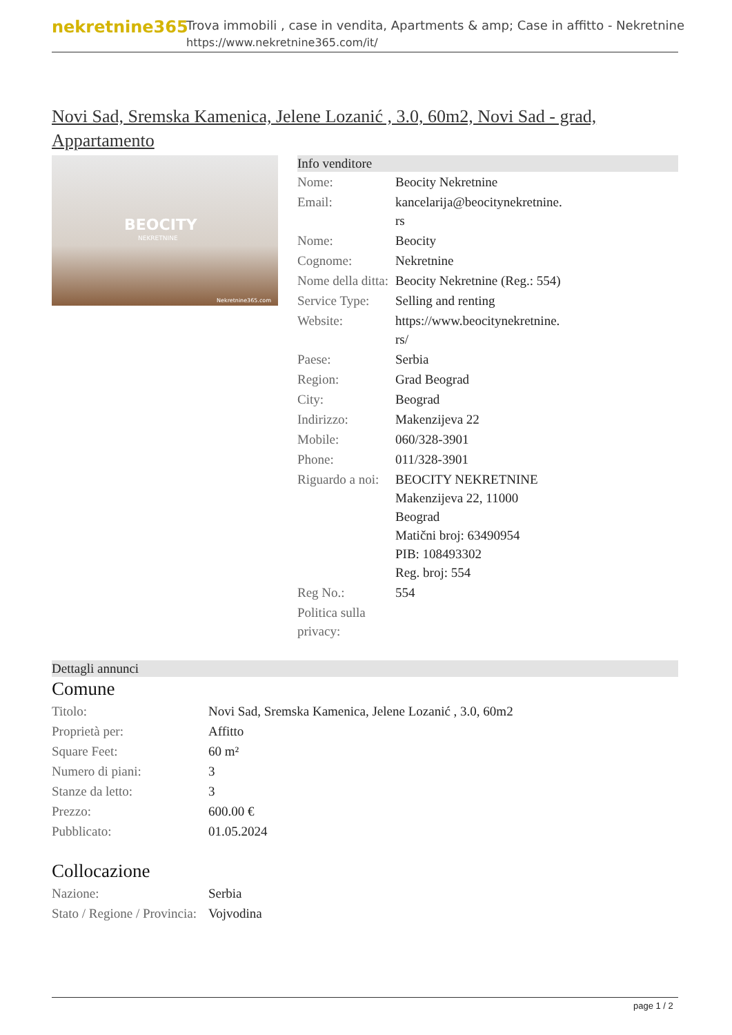nekretnine365
Trova immobili , case in vendita, Apartments & amp; Case in affitto - Nekretnine
https://www.nekretnine365.com/it/
Novi Sad, Sremska Kamenica, Jelene Lozanić , 3.0, 60m2, Novi Sad - grad, Appartamento
BEOCITY
NEKRETNINE
Nekretnine365.com
Info venditore
| Nome: | Beocity Nekretnine |
| Email: | kancelarija@beocitynekretnine. rs |
| Nome: | Beocity |
| Cognome: | Nekretnine |
| Nome della ditta: | Beocity Nekretnine (Reg.: 554) |
| Service Type: | Selling and renting |
| Website: | https://www.beocitynekretnine. rs/ |
| Paese: | Serbia |
| Region: | Grad Beograd |
| City: | Beograd |
| Indirizzo: | Makenzijeva 22 |
| Mobile: | 060/328-3901 |
| Phone: | 011/328-3901 |
| Riguardo a noi: | BEOCITY NEKRETNINE Makenzijeva 22, 11000 Beograd Matični broj: 63490954 PIB: 108493302 Reg. broj: 554 |
| Reg No.: | 554 |
| Politica sulla privacy: | |
Dettagli annunci
Comune
| Titolo: | Novi Sad, Sremska Kamenica, Jelene Lozanić , 3.0, 60m2 |
| Proprietà per: | Affitto |
| Square Feet: | 60 m² |
| Numero di piani: | 3 |
| Stanze da letto: | 3 |
| Prezzo: | 600.00 € |
| Pubblicato: | 01.05.2024 |
Collocazione
| Nazione: | Serbia |
| Stato / Regione / Provincia: | Vojvodina |
page 1 / 2